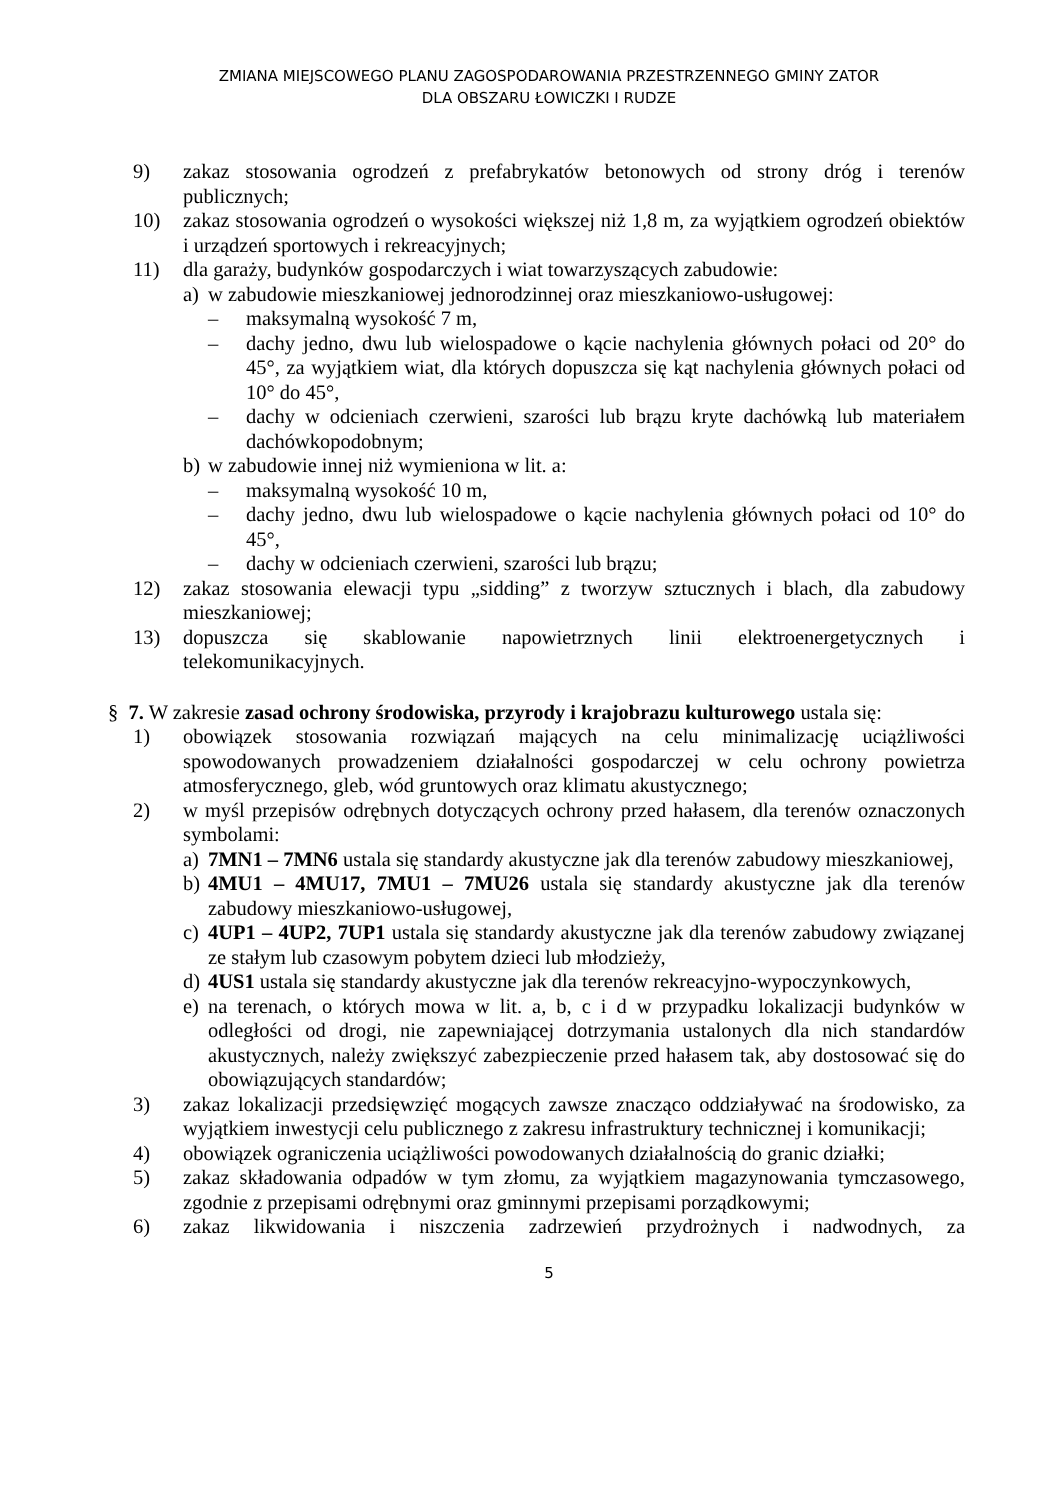ZMIANA MIEJSCOWEGO PLANU ZAGOSPODAROWANIA PRZESTRZENNEGO GMINY ZATOR
DLA OBSZARU ŁOWICZKI I RUDZE
9) zakaz stosowania ogrodzeń z prefabrykatów betonowych od strony dróg i terenów publicznych;
10) zakaz stosowania ogrodzeń o wysokości większej niż 1,8 m, za wyjątkiem ogrodzeń obiektów i urządzeń sportowych i rekreacyjnych;
11) dla garaży, budynków gospodarczych i wiat towarzyszących zabudowie:
a) w zabudowie mieszkaniowej jednorodzinnej oraz mieszkaniowo-usługowej:
– maksymalną wysokość 7 m,
– dachy jedno, dwu lub wielospadowe o kącie nachylenia głównych połaci od 20° do 45°, za wyjątkiem wiat, dla których dopuszcza się kąt nachylenia głównych połaci od 10° do 45°,
– dachy w odcieniach czerwieni, szarości lub brązu kryte dachówką lub materiałem dachówkopodobnym;
b) w zabudowie innej niż wymieniona w lit. a:
– maksymalną wysokość 10 m,
– dachy jedno, dwu lub wielospadowe o kącie nachylenia głównych połaci od 10° do 45°,
– dachy w odcieniach czerwieni, szarości lub brązu;
12) zakaz stosowania elewacji typu „sidding” z tworzyw sztucznych i blach, dla zabudowy mieszkaniowej;
13) dopuszcza się skablowanie napowietrznych linii elektroenergetycznych i telekomunikacyjnych.
§ 7. W zakresie zasad ochrony środowiska, przyrody i krajobrazu kulturowego ustala się:
1) obowiązek stosowania rozwiązań mających na celu minimalizację uciążliwości spowodowanych prowadzeniem działalności gospodarczej w celu ochrony powietrza atmosferycznego, gleb, wód gruntowych oraz klimatu akustycznego;
2) w myśl przepisów odrębnych dotyczących ochrony przed hałasem, dla terenów oznaczonych symbolami:
a) 7MN1 – 7MN6 ustala się standardy akustyczne jak dla terenów zabudowy mieszkaniowej,
b) 4MU1 – 4MU17, 7MU1 – 7MU26 ustala się standardy akustyczne jak dla terenów zabudowy mieszkaniowo-usługowej,
c) 4UP1 – 4UP2, 7UP1 ustala się standardy akustyczne jak dla terenów zabudowy związanej ze stałym lub czasowym pobytem dzieci lub młodzieży,
d) 4US1 ustala się standardy akustyczne jak dla terenów rekreacyjno-wypoczynkowych,
e) na terenach, o których mowa w lit. a, b, c i d w przypadku lokalizacji budynków w odległości od drogi, nie zapewniającej dotrzymania ustalonych dla nich standardów akustycznych, należy zwiększyć zabezpieczenie przed hałasem tak, aby dostosować się do obowiązujących standardów;
3) zakaz lokalizacji przedsięwzięć mogących zawsze znacząco oddziaływać na środowisko, za wyjątkiem inwestycji celu publicznego z zakresu infrastruktury technicznej i komunikacji;
4) obowiązek ograniczenia uciążliwości powodowanych działalnością do granic działki;
5) zakaz składowania odpadów w tym złomu, za wyjątkiem magazynowania tymczasowego, zgodnie z przepisami odrębnymi oraz gminnymi przepisami porządkowymi;
6) zakaz likwidowania i niszczenia zadrzewień przydrożnych i nadwodnych, za
5